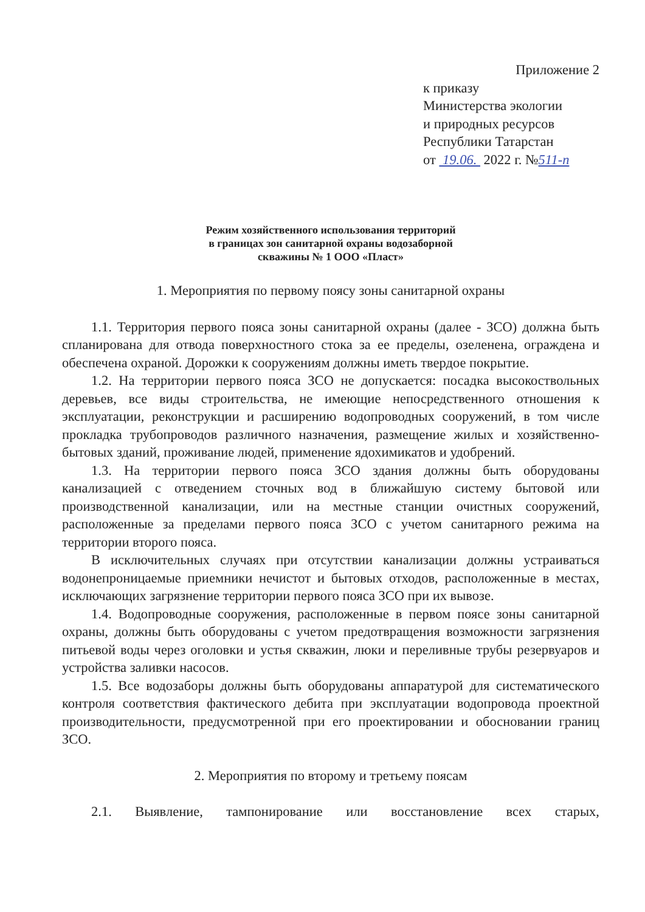Приложение 2
к приказу
Министерства экологии
и природных ресурсов
Республики Татарстан
от 19.06. 2022 г. №511-п
Режим хозяйственного использования территорий
в границах зон санитарной охраны водозаборной
скважины № 1 ООО «Пласт»
1. Мероприятия по первому поясу зоны санитарной охраны
1.1. Территория первого пояса зоны санитарной охраны (далее - ЗСО) должна быть спланирована для отвода поверхностного стока за ее пределы, озеленена, ограждена и обеспечена охраной. Дорожки к сооружениям должны иметь твердое покрытие.
1.2. На территории первого пояса ЗСО не допускается: посадка высокоствольных деревьев, все виды строительства, не имеющие непосредственного отношения к эксплуатации, реконструкции и расширению водопроводных сооружений, в том числе прокладка трубопроводов различного назначения, размещение жилых и хозяйственно-бытовых зданий, проживание людей, применение ядохимикатов и удобрений.
1.3. На территории первого пояса ЗСО здания должны быть оборудованы канализацией с отведением сточных вод в ближайшую систему бытовой или производственной канализации, или на местные станции очистных сооружений, расположенные за пределами первого пояса ЗСО с учетом санитарного режима на территории второго пояса.
В исключительных случаях при отсутствии канализации должны устраиваться водонепроницаемые приемники нечистот и бытовых отходов, расположенные в местах, исключающих загрязнение территории первого пояса ЗСО при их вывозе.
1.4. Водопроводные сооружения, расположенные в первом поясе зоны санитарной охраны, должны быть оборудованы с учетом предотвращения возможности загрязнения питьевой воды через оголовки и устья скважин, люки и переливные трубы резервуаров и устройства заливки насосов.
1.5. Все водозаборы должны быть оборудованы аппаратурой для систематического контроля соответствия фактического дебита при эксплуатации водопровода проектной производительности, предусмотренной при его проектировании и обосновании границ ЗСО.
2. Мероприятия по второму и третьему поясам
2.1. Выявление, тампонирование или восстановление всех старых,